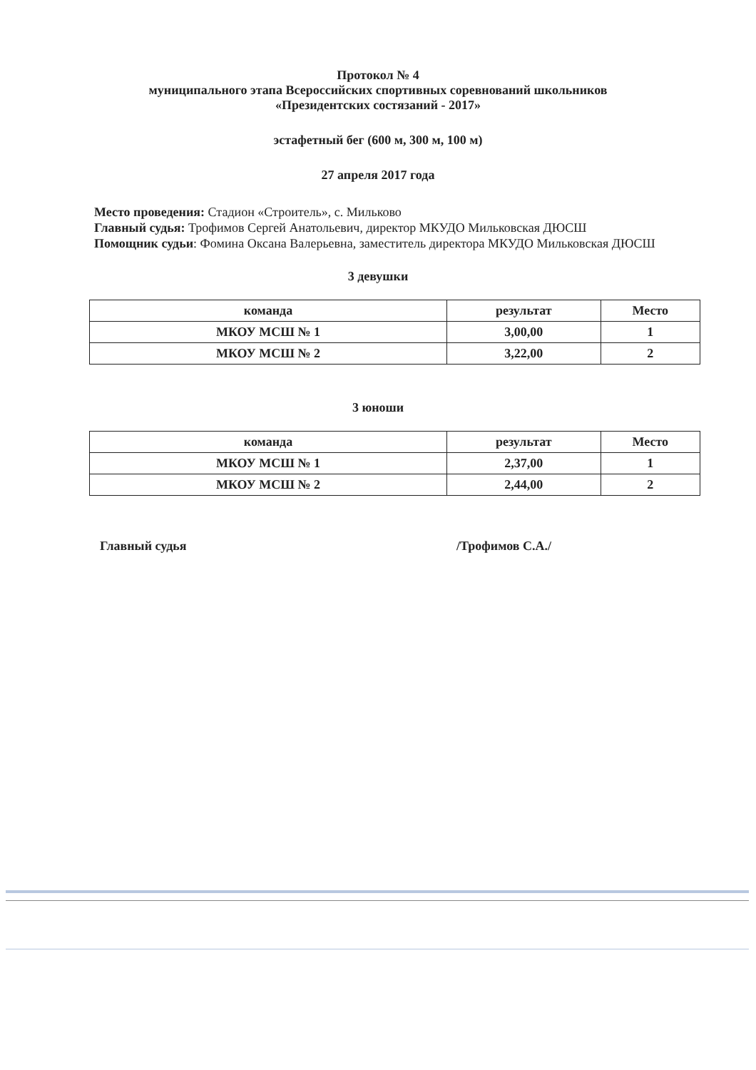Протокол № 4
муниципального этапа Всероссийских спортивных соревнований школьников
«Президентских состязаний - 2017»
эстафетный бег (600 м, 300 м, 100 м)
27 апреля 2017 года
Место проведения: Стадион «Строитель», с. Мильково
Главный судья: Трофимов Сергей Анатольевич, директор МКУДО Мильковская ДЮСШ
Помощник судьи: Фомина Оксана Валерьевна, заместитель директора МКУДО Мильковская ДЮСШ
3 девушки
| команда | результат | Место |
| --- | --- | --- |
| МКОУ МСШ № 1 | 3,00,00 | 1 |
| МКОУ МСШ № 2 | 3,22,00 | 2 |
3 юноши
| команда | результат | Место |
| --- | --- | --- |
| МКОУ МСШ № 1 | 2,37,00 | 1 |
| МКОУ МСШ № 2 | 2,44,00 | 2 |
Главный судья /Трофимов С.А./